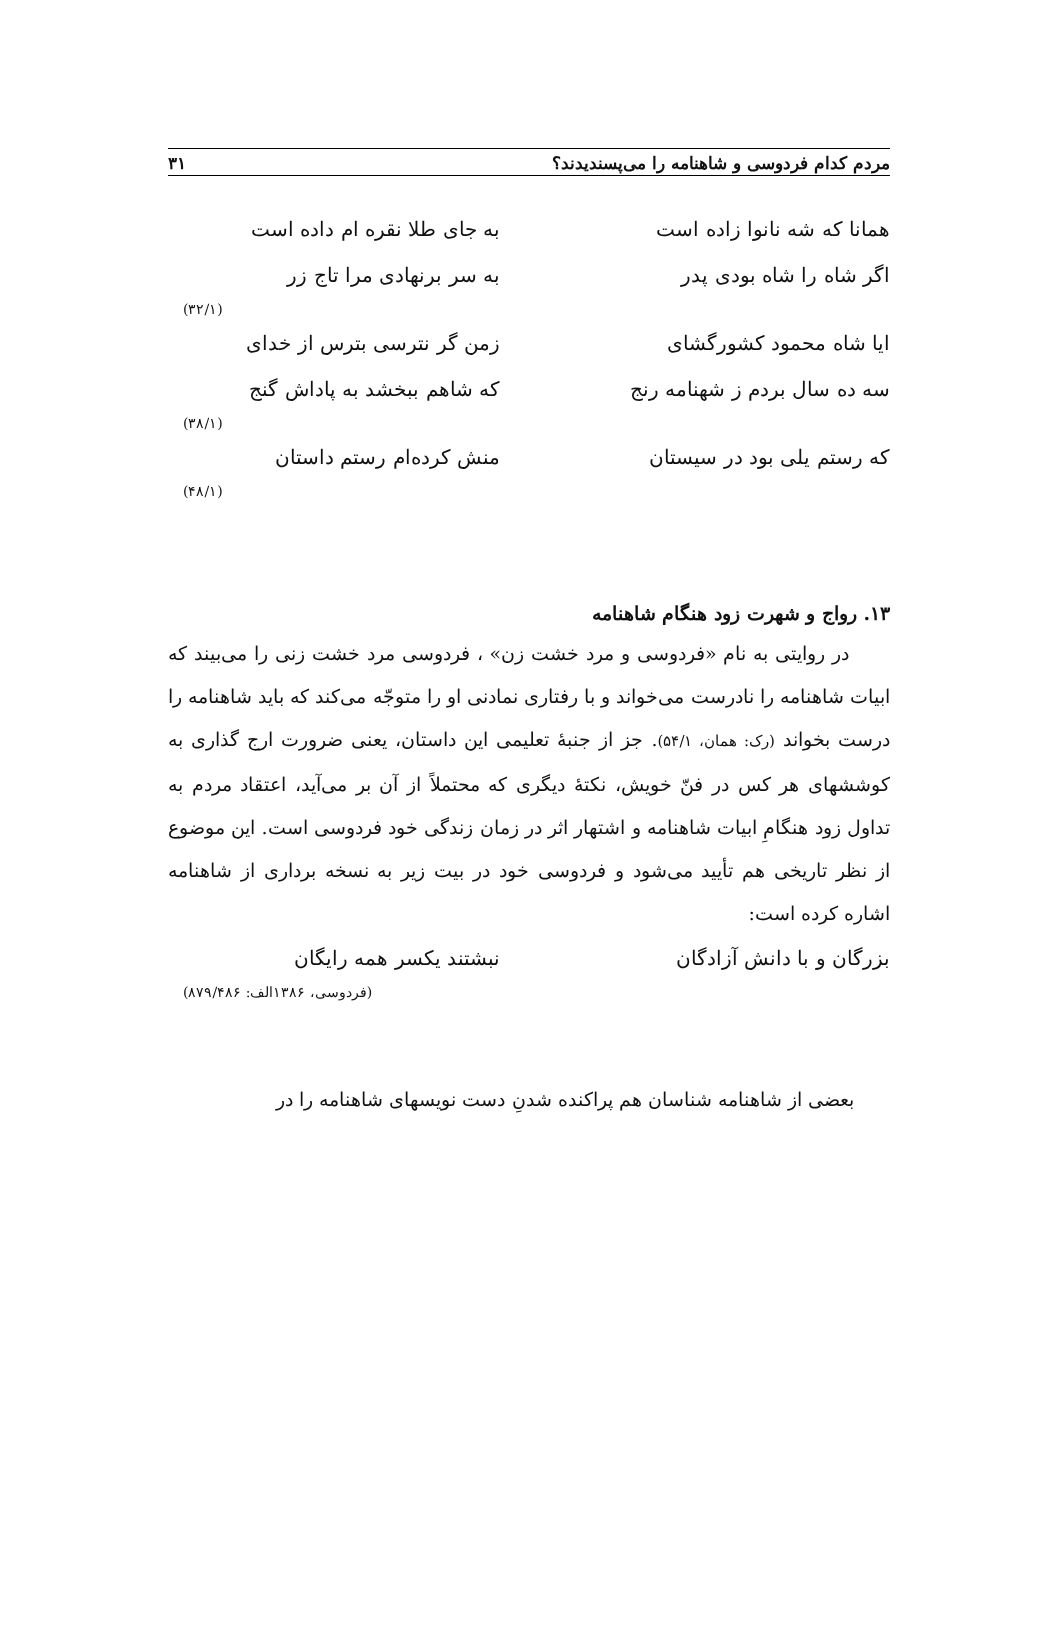مردم کدام فردوسی و شاهنامه را می‌پسندیدند؟ ۳۱
همانا که شه نانوا زاده است به جای طلا نقره ام داده است
اگر شاه را شاه بودی پدر به سر برنهادی مرا تاج زر
(۳۲/۱)
ایا شاه محمود کشورگشای زمن گر نترسی بترس از خدای
سه ده سال بردم ز شهنامه رنج که شاهم ببخشد به پاداش گنج
(۳۸/۱)
که رستم یلی بود در سیستان منش کرده‌ام رستم داستان
(۴۸/۱)
۱۳. رواج و شهرت زود هنگام شاهنامه
در روایتی به نام «فردوسی و مرد خشت زن» ، فردوسی مرد خشت زنی را می‌بیند که ابیات شاهنامه را نادرست می‌خواند و با رفتاری نمادنی او را متوجّه می‌کند که باید شاهنامه را درست بخواند (رک: همان، ۵۴/۱). جز از جنبهٔ تعلیمی این داستان، یعنی ضرورت ارج گذاری به کوششهای هر کس در فنّ خویش، نکتهٔ دیگری که محتملاً از آن بر می‌آید، اعتقاد مردم به تداول زود هنگامِ ابیات شاهنامه و اشتهار اثر در زمان زندگی خود فردوسی است. این موضوع از نظر تاریخی هم تأیید می‌شود و فردوسی خود در بیت زیر به نسخه برداری از شاهنامه اشاره کرده است:
بزرگان و با دانش آزادگان نبشتند یکسر همه رایگان
(فردوسی، ۱۳۸۶الف: ۸۷۹/۴۸۶)
بعضی از شاهنامه شناسان هم پراکنده شدنِ دست نویسهای شاهنامه را در